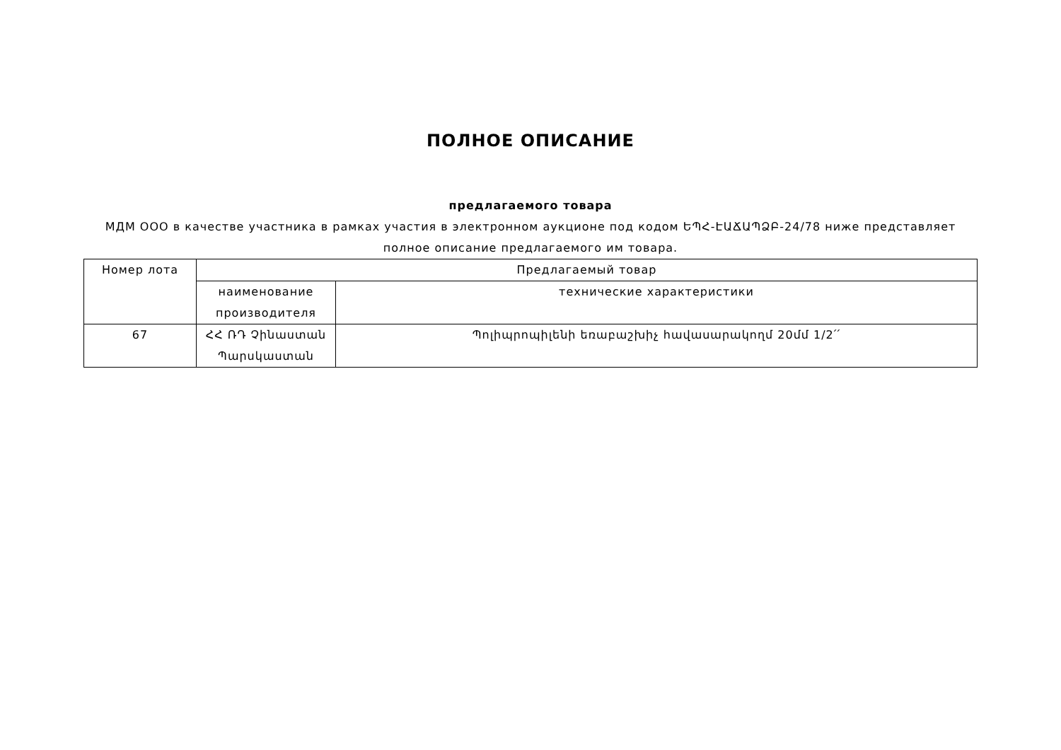ПОЛНОЕ ОПИСАНИЕ
предлагаемого товара
МДМ ООО в качестве участника в рамках участия в электронном аукционе под кодом ԵՊՀ-ԷԱՃԱՊՁԲ-24/78 ниже представляет полное описание предлагаемого им товара.
| Номер лота | Предлагаемый товар | |
| --- | --- | --- |
| | наименование производителя | технические характеристики |
| 67 | ՀՀ ՌԴ Չինաստան Պարսկաստան | Պոլիպրոպիլենի եռաբաշխիչ հավասարակողմ 20մմ 1/2՛՛ |